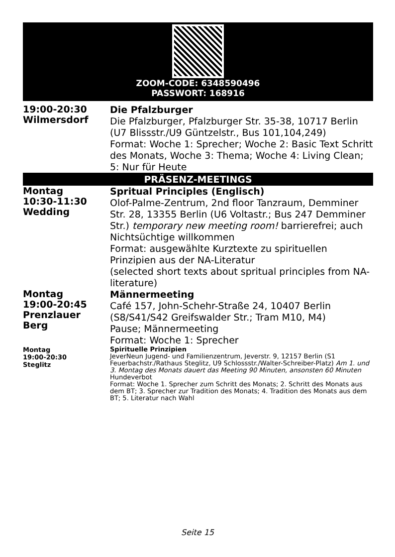ZOOM-CODE: 6348590496
PASSWORT: 168916
| 19:00-20:30 Wilmersdorf | Die Pfalzburger Die Pfalzburger, Pfalzburger Str. 35-38, 10717 Berlin (U7 Blissstr./U9 Güntzelstr., Bus 101,104,249) Format: Woche 1: Sprecher; Woche 2: Basic Text Schritt des Monats, Woche 3: Thema; Woche 4: Living Clean; 5: Nur für Heute |
PRÄSENZ-MEETINGS
| Montag 10:30-11:30 Wedding | Spritual Principles (Englisch) Olof-Palme-Zentrum, 2nd floor Tanzraum, Demminer Str. 28, 13355 Berlin (U6 Voltastr.; Bus 247 Demminer Str.) temporary new meeting room! barrierefrei; auch Nichtsüchtige willkommen Format: ausgewählte Kurztexte zu spirituellen Prinzipien aus der NA-Literatur (selected short texts about spritual principles from NA-literature) |
| Montag 19:00-20:45 Prenzlauer Berg | Männermeeting Café 157, John-Schehr-Straße 24, 10407 Berlin (S8/S41/S42 Greifswalder Str.; Tram M10, M4) Pause; Männermeeting Format: Woche 1: Sprecher |
| Montag 19:00-20:30 Steglitz | Spirituelle Prinzipien JeverNeun Jugend- und Familienzentrum, Jeverstr. 9, 12157 Berlin (S1 Feuerbachstr./Rathaus Steglitz, U9 Schlossstr./Walter-Schreiber-Platz) Am 1. und 3. Montag des Monats dauert das Meeting 90 Minuten, ansonsten 60 Minuten Hundeverbot Format: Woche 1. Sprecher zum Schritt des Monats; 2. Schritt des Monats aus dem BT; 3. Sprecher zur Tradition des Monats; 4. Tradition des Monats aus dem BT; 5. Literatur nach Wahl |
Seite 15